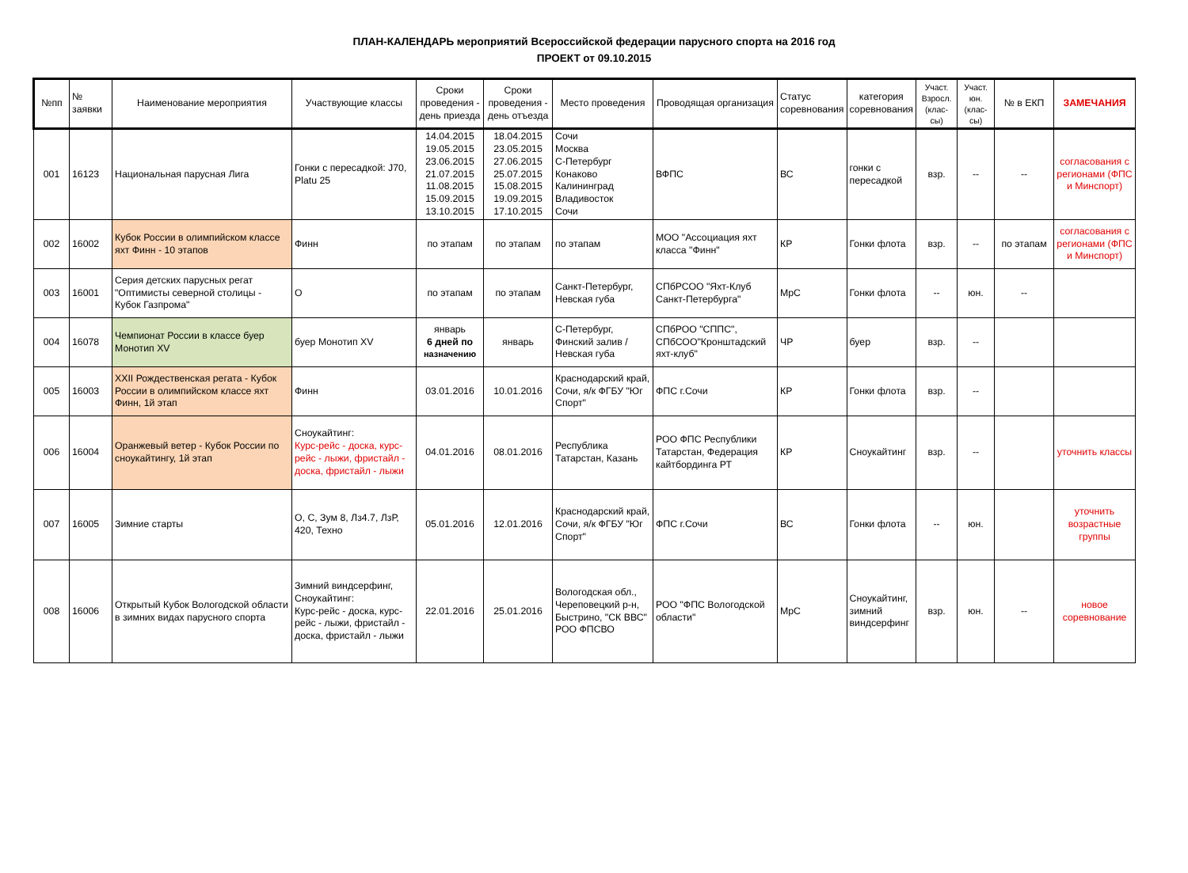ПЛАН-КАЛЕНДАРЬ мероприятий Всероссийской федерации парусного спорта на 2016 год
ПРОЕКТ от 09.10.2015
| №пп | № заявки | Наименование мероприятия | Участвующие классы | Сроки проведения - день приезда | Сроки проведения - день отъезда | Место проведения | Проводящая организация | Статус соревнования | категория соревнования | Участ. Взросл. (клас-сы) | Участ. юн. (клас-сы) | № в ЕКП | ЗАМЕЧАНИЯ |
| --- | --- | --- | --- | --- | --- | --- | --- | --- | --- | --- | --- | --- | --- |
| 001 | 16123 | Национальная парусная Лига | Гонки с пересадкой: J70, Platu 25 | 14.04.2015 19.05.2015 23.06.2015 21.07.2015 11.08.2015 15.09.2015 13.10.2015 | 18.04.2015 23.05.2015 27.06.2015 25.07.2015 15.08.2015 19.09.2015 17.10.2015 | Сочи Москва С-Петербург Конаково Калининград Владивосток Сочи | ВФПС | ВС | гонки с пересадкой | взр. | -- | -- | согласования с регионами (ФПС и Минспорт) |
| 002 | 16002 | Кубок России в олимпийском классе яхт Финн - 10 этапов | Финн | по этапам | по этапам | по этапам | МОО "Ассоциация яхт класса "Финн" | КР | Гонки флота | взр. | -- | по этапам | согласования с регионами (ФПС и Минспорт) |
| 003 | 16001 | Серия детских парусных регат "Оптимисты северной столицы - Кубок Газпрома" | О | по этапам | по этапам | Санкт-Петербург, Невская губа | СПбРСОО "Яхт-Клуб Санкт-Петербурга" | МрС | Гонки флота | -- | юн. | -- | |
| 004 | 16078 | Чемпионат России в классе буер Монотип XV | буер Монотип XV | январь 6 дней по назначению | январь | С-Петербург, Финский залив / Невская губа | СПбРОО "СППС", СПбСОО"Кронштадский яхт-клуб" | ЧР | буер | взр. | -- | | |
| 005 | 16003 | XXII Рождественская регата - Кубок России в олимпийском классе яхт Финн, 1й этап | Финн | 03.01.2016 | 10.01.2016 | Краснодарский край, Сочи, я/к ФГБУ "Юг Спорт" | ФПС г.Сочи | КР | Гонки флота | взр. | -- | | |
| 006 | 16004 | Оранжевый ветер - Кубок России по сноукайтингу, 1й этап | Сноукайтинг: Курс-рейс - доска, курс-рейс - лыжи, фристайл - доска, фристайл - лыжи | 04.01.2016 | 08.01.2016 | Республика Татарстан, Казань | РОО ФПС Республики Татарстан, Федерация кайтбординга РТ | КР | Сноукайтинг | взр. | -- | | уточнить классы |
| 007 | 16005 | Зимние старты | О, С, Зум 8, Лз4.7, ЛзР, 420, Техно | 05.01.2016 | 12.01.2016 | Краснодарский край, Сочи, я/к ФГБУ "Юг Спорт" | ФПС г.Сочи | ВС | Гонки флота | -- | юн. | | уточнить возрастные группы |
| 008 | 16006 | Открытый Кубок Вологодской области в зимних видах парусного спорта | Зимний виндсерфинг, Сноукайтинг: Курс-рейс - доска, курс-рейс - лыжи, фристайл - доска, фристайл - лыжи | 22.01.2016 | 25.01.2016 | Вологодская обл., Череповецкий р-н, Быстрино, "СК ВВС" РОО ФПСВО | РОО "ФПС Вологодской области" | МрС | Сноукайтинг, зимний виндсерфинг | взр. | юн. | -- | новое соревнование |